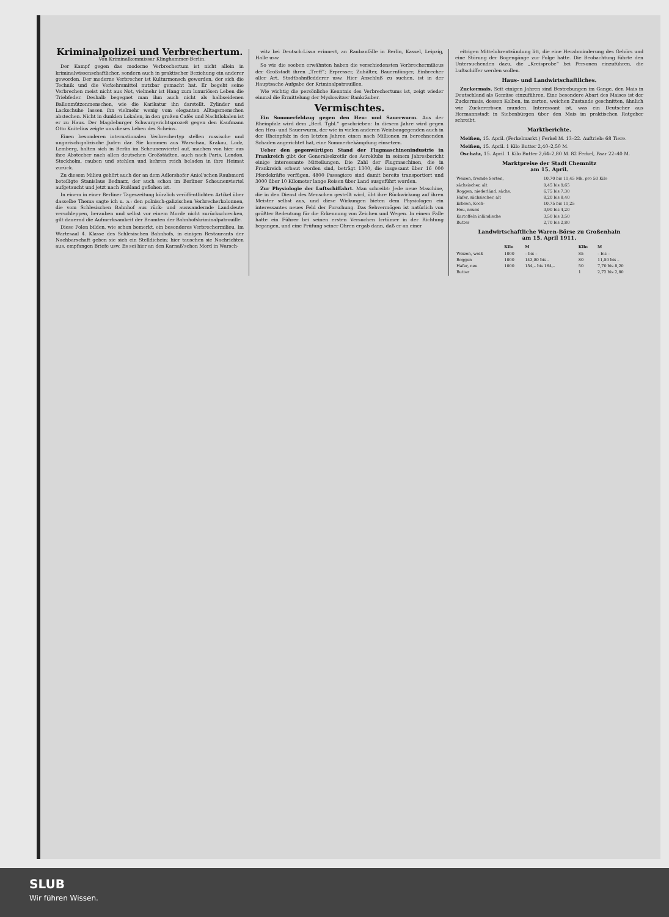Kriminalpolizei und Verbrechertum.
Von Kriminalkommissar Klinghammer-Berlin.
Der Kampf gegen das moderne Verbrechertum ist nicht allein in kriminalwissenschaftlicher, sondern auch in praktischer Beziehung ein anderer geworden. Der moderne Verbrecher ist Kulturmensch geworden, der sich die Technik und die Verkehrsmittel nutzbar gemacht hat. Er begeht seine Verbrechen meist nicht aus Not, vielmehr ist Hang zum luxuriösen Leben die Triebfeder. Deshalb begegnet man ihm auch nicht als halbseidenen Ballonmützenmenschen, wie die Karikatur ihn darstellt. Zylinder und Lackschuhe lassen ihn vielmehr wenig vom eleganten Alltagsmenschen abstechen. Nicht in dunklen Lokalen, in den großen Cafés und Nachtlokalen ist er zu Haus. Der Magdeburger Schwurgerichtsprozeß gegen den Kaufmann Otto Knitelius zeigte uns dieses Leben des Scheins.
Einen besonderen internationalen Verbrechertyp stellen russische und ungarisch-galizische Juden dar. Sie kommen aus Warschau, Krakau, Lodz, Lemberg, halten sich in Berlin im Scheunenviertel auf, machen von hier aus ihre Abstecher nach allen deutschen Großstädten, auch nach Paris, London, Stockholm, rauben und stehlen und kehren reich beladen in ihre Heimat zurück.
Zu diesem Milieu gehört auch der an dem Adlershofer Aniol'schen Raubmord beteiligte Stanislaus Bednarz, der auch schon im Berliner Scheunenviertel aufgetaucht und jetzt nach Rußland geflohen ist.
In einem in einer Berliner Tageszeitung kürzlich veröffentlichten Artikel über dasselbe Thema sagte ich u. a.: den polnisch-galizischen Verbrecherkolonnen, die vom Schlesischen Bahnhof aus rück- und auswandernde Landsleute verschleppen, berauben und selbst vor einem Morde nicht zurückschrecken, gilt dauernd die Aufmerksamkeit der Beamten der Bahnhofskriminalpatrouille.
Diese Polen bilden, wie schon bemerkt, ein besonderes Verbrechermilieu. Im Wartesaal 4. Klasse des Schlesischen Bahnhofs, in einigen Restaurants der Nachbarschaft geben sie sich ein Stelldichein; hier tauschen sie Nachrichten aus, empfangen Briefe usw. Es sei hier an den Karnaß'schen Mord in Warsch-
witz bei Deutsch-Lissa erinnert, an Raubanfälle in Berlin, Kassel, Leipzig, Halle usw.
So wie die soeben erwähnten haben die verschiedensten Verbrechermilieus der Großstadt ihren „Treff“; Erpresser, Zuhälter, Bauernfänger, Einbrecher aller Art, Stadtbahnfledderer usw. Hier Anschluß zu suchen, ist in der Hauptsache Aufgabe der Kriminalpatrouillen.
Wie wichtig die persönliche Kenntnis des Verbrechertums ist, zeigt wieder einmal die Ermittelung der Myslowitzer Bankräuber.
Vermischtes.
Ein Sommerfeldzug gegen den Heu- und Sauerwurm. Aus der Rheinpfalz wird dem „Berl. Tgbl.“ geschrieben: In diesem Jahre wird gegen den Heu- und Sauerwurm, der wie in vielen anderen Weinbaugegenden auch in der Rheinpfalz in den letzten Jahren einen nach Millionen zu berechnenden Schaden angerichtet hat, eine Sommerbekämpfung einsetzen.
Ueber den gegenwärtigen Stand der Flugmaschinenindustrie in Frankreich gibt der Generalsekretär des Aeroklubs in seinem Jahresbericht einige interessante Mitteilungen. Die Zahl der Flugmaschinen, die in Frankreich erbaut worden sind, beträgt 1300, die insgesamt über 16 000 Pferdekräfte verfügen. 4800 Passagiere sind damit bereits transportiert und 3000 über 10 Kilometer lange Reisen über Land ausgeführt worden.
Zur Physiologie der Luftschiffahrt. Man schreibt: Jede neue Maschine, die in den Dienst des Menschen gestellt wird, übt ihre Rückwirkung auf ihren Meister selbst aus, und diese Wirkungen bieten dem Physiologen ein interessantes neues Feld der Forschung. Das Sehvermögen ist natürlich von größter Bedeutung für die Erkennung von Zeichen und Wegen. In einem Falle hatte ein Führer bei seinen ersten Versuchen Irrtümer in der Richtung begangen, und eine Prüfung seiner Ohren ergab dann, daß er an einer
eitrigen Mittelohrentzündung litt, die eine Herabminderung des Gehörs und eine Störung der Bogengänge zur Folge hatte. Die Beobachtung führte den Untersuchenden dazu, die „Kreisprobe“ bei Personen einzuführen, die Luftschiffer werden wollen.
Haus- und Landwirtschaftliches.
Zuckermais. Seit einigen Jahren sind Bestrebungen im Gange, den Mais in Deutschland als Gemüse einzuführen. Eine besondere Abart des Maises ist der Zuckermais, dessen Kolben, im zarten, weichen Zustande geschnitten, ähnlich wie Zuckererbsen munden. Interessant ist, was ein Deutscher aus Hermannstadt in Siebenbürgen über den Mais im praktischen Ratgeber schreibt.
Marktberichte.
Meißen, 15. April. (Ferkelmarkt.) Ferkel M. 13–22. Auftrieb: 68 Tiere.
Meißen, 15. April. 1 Kilo Butter 2,40–2,50 M.
Oschatz, 15. April. 1 Kilo Butter 2,64–2,80 M. 82 Ferkel, Paar 22–40 M.
Marktpreise der Stadt Chemnitz
am 15. April.
| Weizen, fremde Sorten, | 10,70 bis 11,45 Mk. pro 50 Kilo |
| sächsischer, alt | 9,45 bis 9,65 |
| Roggen, niederländ. sächs. | 6,75 bis 7,30 |
| Hafer, sächsischer, alt | 8,20 bis 8,40 |
| Erbsen, Koch- | 10,75 bis 11,25 |
| Heu, neues | 3,90 bis 4,20 |
| Kartoffeln inländische | 3,50 bis 3,50 |
| Butter | 2,70 bis 2,80 |
Landwirtschaftliche Waren-Börse zu Großenhain
am 15. April 1911.
| | Kilo | M | Kilo | M |
| --- | --- | --- | --- | --- |
| Weizen, weiß | 1000 | – bis – | 85 | – bis – |
| Roggen | 1000 | 143,80 bis – | 80 | 11,50 bis – |
| Hafer, neu | 1000 | 154,– bis 164,– | 50 | 7,70 bis 8,20 |
| Butter | | | 1 | 2,72 bis 2,80 |
SLUB
Wir führen Wissen.